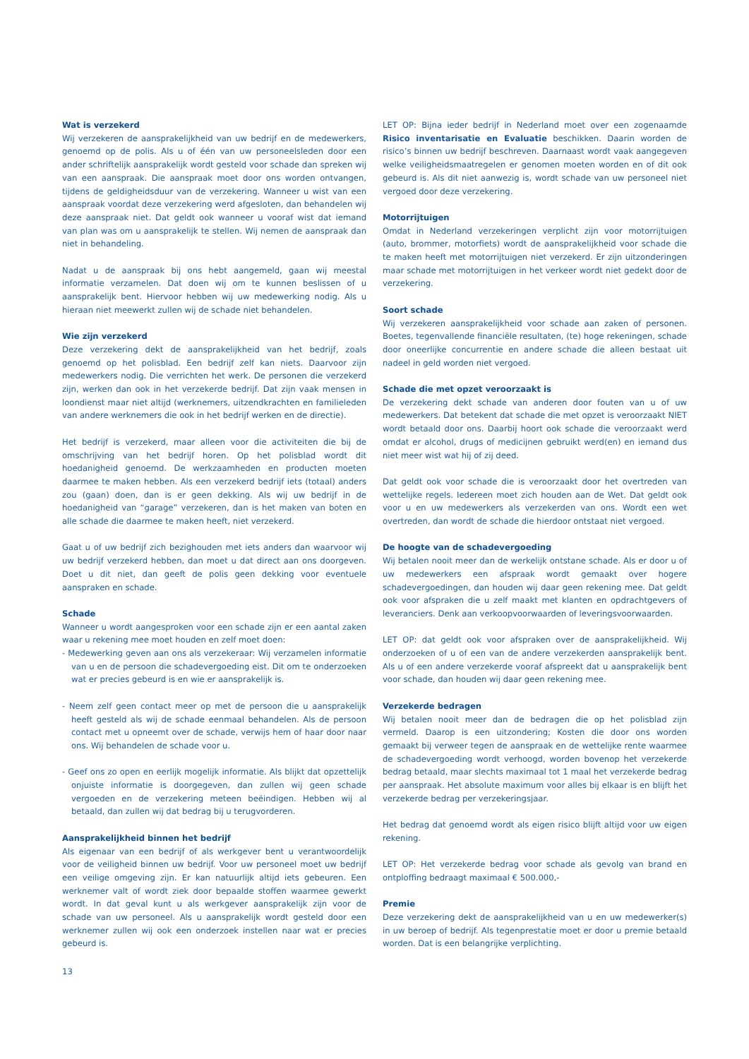Wat is verzekerd
Wij verzekeren de aansprakelijkheid van uw bedrijf en de medewerkers, genoemd op de polis. Als u of één van uw personeelsleden door een ander schriftelijk aansprakelijk wordt gesteld voor schade dan spreken wij van een aanspraak. Die aanspraak moet door ons worden ontvangen, tijdens de geldigheidsduur van de verzekering. Wanneer u wist van een aanspraak voordat deze verzekering werd afgesloten, dan behandelen wij deze aanspraak niet. Dat geldt ook wanneer u vooraf wist dat iemand van plan was om u aansprakelijk te stellen. Wij nemen de aanspraak dan niet in behandeling.
Nadat u de aanspraak bij ons hebt aangemeld, gaan wij meestal informatie verzamelen. Dat doen wij om te kunnen beslissen of u aansprakelijk bent. Hiervoor hebben wij uw medewerking nodig. Als u hieraan niet meewerkt zullen wij de schade niet behandelen.
Wie zijn verzekerd
Deze verzekering dekt de aansprakelijkheid van het bedrijf, zoals genoemd op het polisblad. Een bedrijf zelf kan niets. Daarvoor zijn medewerkers nodig. Die verrichten het werk. De personen die verzekerd zijn, werken dan ook in het verzekerde bedrijf. Dat zijn vaak mensen in loondienst maar niet altijd (werknemers, uitzendkrachten en familieleden van andere werknemers die ook in het bedrijf werken en de directie).
Het bedrijf is verzekerd, maar alleen voor die activiteiten die bij de omschrijving van het bedrijf horen. Op het polisblad wordt dit hoedanigheid genoemd. De werkzaamheden en producten moeten daarmee te maken hebben. Als een verzekerd bedrijf iets (totaal) anders zou (gaan) doen, dan is er geen dekking. Als wij uw bedrijf in de hoedanigheid van “garage” verzekeren, dan is het maken van boten en alle schade die daarmee te maken heeft, niet verzekerd.
Gaat u of uw bedrijf zich bezighouden met iets anders dan waarvoor wij uw bedrijf verzekerd hebben, dan moet u dat direct aan ons doorgeven. Doet u dit niet, dan geeft de polis geen dekking voor eventuele aanspraken en schade.
Schade
Wanneer u wordt aangesproken voor een schade zijn er een aantal zaken waar u rekening mee moet houden en zelf moet doen:
- Medewerking geven aan ons als verzekeraar: Wij verzamelen informatie van u en de persoon die schadevergoeding eist. Dit om te onderzoeken wat er precies gebeurd is en wie er aansprakelijk is.
- Neem zelf geen contact meer op met de persoon die u aansprakelijk heeft gesteld als wij de schade eenmaal behandelen. Als de persoon contact met u opneemt over de schade, verwijs hem of haar door naar ons. Wij behandelen de schade voor u.
- Geef ons zo open en eerlijk mogelijk informatie. Als blijkt dat opzettelijk onjuiste informatie is doorgegeven, dan zullen wij geen schade vergoeden en de verzekering meteen beëindigen. Hebben wij al betaald, dan zullen wij dat bedrag bij u terugvorderen.
Aansprakelijkheid binnen het bedrijf
Als eigenaar van een bedrijf of als werkgever bent u verantwoordelijk voor de veiligheid binnen uw bedrijf. Voor uw personeel moet uw bedrijf een veilige omgeving zijn. Er kan natuurlijk altijd iets gebeuren. Een werknemer valt of wordt ziek door bepaalde stoffen waarmee gewerkt wordt. In dat geval kunt u als werkgever aansprakelijk zijn voor de schade van uw personeel. Als u aansprakelijk wordt gesteld door een werknemer zullen wij ook een onderzoek instellen naar wat er precies gebeurd is.
LET OP: Bijna ieder bedrijf in Nederland moet over een zogenaamde Risico inventarisatie en Evaluatie beschikken. Daarin worden de risico’s binnen uw bedrijf beschreven. Daarnaast wordt vaak aangegeven welke veiligheidsmaatregelen er genomen moeten worden en of dit ook gebeurd is. Als dit niet aanwezig is, wordt schade van uw personeel niet vergoed door deze verzekering.
Motorrijtuigen
Omdat in Nederland verzekeringen verplicht zijn voor motorrijtuigen (auto, brommer, motorfiets) wordt de aansprakelijkheid voor schade die te maken heeft met motorrijtuigen niet verzekerd. Er zijn uitzonderingen maar schade met motorrijtuigen in het verkeer wordt niet gedekt door de verzekering.
Soort schade
Wij verzekeren aansprakelijkheid voor schade aan zaken of personen. Boetes, tegenvallende financiële resultaten, (te) hoge rekeningen, schade door oneerlijke concurrentie en andere schade die alleen bestaat uit nadeel in geld worden niet vergoed.
Schade die met opzet veroorzaakt is
De verzekering dekt schade van anderen door fouten van u of uw medewerkers. Dat betekent dat schade die met opzet is veroorzaakt NIET wordt betaald door ons. Daarbij hoort ook schade die veroorzaakt werd omdat er alcohol, drugs of medicijnen gebruikt werd(en) en iemand dus niet meer wist wat hij of zij deed.
Dat geldt ook voor schade die is veroorzaakt door het overtreden van wettelijke regels. Iedereen moet zich houden aan de Wet. Dat geldt ook voor u en uw medewerkers als verzekerden van ons. Wordt een wet overtreden, dan wordt de schade die hierdoor ontstaat niet vergoed.
De hoogte van de schadevergoeding
Wij betalen nooit meer dan de werkelijk ontstane schade. Als er door u of uw medewerkers een afspraak wordt gemaakt over hogere schadevergoedingen, dan houden wij daar geen rekening mee. Dat geldt ook voor afspraken die u zelf maakt met klanten en opdrachtgevers of leveranciers. Denk aan verkoopvoorwaarden of leveringsvoorwaarden.
LET OP: dat geldt ook voor afspraken over de aansprakelijkheid. Wij onderzoeken of u of een van de andere verzekerden aansprakelijk bent. Als u of een andere verzekerde vooraf afspreekt dat u aansprakelijk bent voor schade, dan houden wij daar geen rekening mee.
Verzekerde bedragen
Wij betalen nooit meer dan de bedragen die op het polisblad zijn vermeld. Daarop is een uitzondering; Kosten die door ons worden gemaakt bij verweer tegen de aanspraak en de wettelijke rente waarmee de schadevergoeding wordt verhoogd, worden bovenop het verzekerde bedrag betaald, maar slechts maximaal tot 1 maal het verzekerde bedrag per aanspraak. Het absolute maximum voor alles bij elkaar is en blijft het verzekerde bedrag per verzekeringsjaar.
Het bedrag dat genoemd wordt als eigen risico blijft altijd voor uw eigen rekening.
LET OP: Het verzekerde bedrag voor schade als gevolg van brand en ontploffing bedraagt maximaal € 500.000,-
Premie
Deze verzekering dekt de aansprakelijkheid van u en uw medewerker(s) in uw beroep of bedrijf. Als tegenprestatie moet er door u premie betaald worden. Dat is een belangrijke verplichting.
13